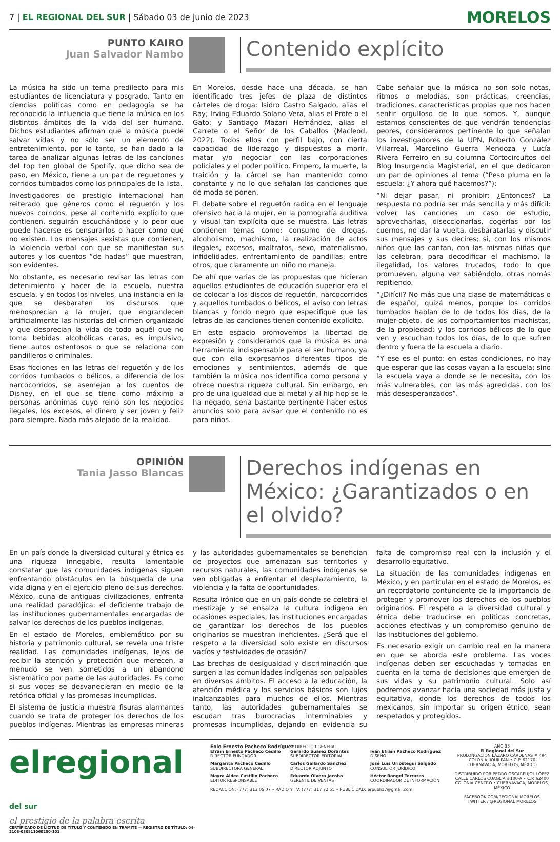7 | EL REGIONAL DEL SUR | Sábado 03 de junio de 2023 MORELOS
PUNTO KAIRO
Juan Salvador Nambo
Contenido explícito
La música ha sido un tema predilecto para mis estudiantes de licenciatura y posgrado. Tanto en ciencias políticas como en pedagogía se ha reconocido la influencia que tiene la música en los distintos ámbitos de la vida del ser humano. Dichos estudiantes afirman que la música puede salvar vidas y no sólo ser un elemento de entretenimiento, por lo tanto, se han dado a la tarea de analizar algunas letras de las canciones del top ten global de Spotify, que dicho sea de paso, en México, tiene a un par de reguetones y corridos tumbados como los principales de la lista.
Investigadores de prestigio internacional han reiterado que géneros como el reguetón y los nuevos corridos, pese al contenido explícito que contienen, seguirán escuchándose y lo peor que puede hacerse es censurarlos o hacer como que no existen. Los mensajes sexistas que contienen, la violencia verbal con que se manifiestan sus autores y los cuentos “de hadas” que muestran, son evidentes.
No obstante, es necesario revisar las letras con detenimiento y hacer de la escuela, nuestra escuela, y en todos los niveles, una instancia en la que se desbaraten los discursos que menosprecian a la mujer, que engrandecen artificialmente las historias del crimen organizado y que desprecian la vida de todo aquél que no toma bebidas alcohólicas caras, es impulsivo, tiene autos ostentosos o que se relaciona con pandilleros o criminales.
Esas ficciones en las letras del reguetón y de los corridos tumbados o bélicos, a diferencia de los narcocorridos, se asemejan a los cuentos de Disney, en el que se tiene como máximo a personas anónimas cuyo reino son los negocios ilegales, los excesos, el dinero y ser joven y feliz para siempre. Nada más alejado de la realidad.
En Morelos, desde hace una década, se han identificado tres jefes de plaza de distintos cárteles de droga: Isidro Castro Salgado, alias el Ray; Irving Eduardo Solano Vera, alias el Profe o el Gato; y Santiago Mazari Hernández, alias el Carrete o el Señor de los Caballos (Macleod, 2022). Todos ellos con perfil bajo, con cierta capacidad de liderazgo y dispuestos a morir, matar y/o negociar con las corporaciones policiales y el poder político. Empero, la muerte, la traición y la cárcel se han mantenido como constante y no lo que señalan las canciones que de moda se ponen.
El debate sobre el reguetón radica en el lenguaje ofensivo hacia la mujer, en la pornografía auditiva y visual tan explícita que se muestra. Las letras contienen temas como: consumo de drogas, alcoholismo, machismo, la realización de actos ilegales, excesos, maltratos, sexo, materialismo, infidelidades, enfrentamiento de pandillas, entre otros, que claramente un niño no maneja.
De ahí que varias de las propuestas que hicieran aquellos estudiantes de educación superior era el de colocar a los discos de reguetón, narcocorridos y aquellos tumbados o bélicos, el aviso con letras blancas y fondo negro que especifique que las letras de las canciones tienen contenido explícito.
En este espacio promovemos la libertad de expresión y consideramos que la música es una herramienta indispensable para el ser humano, ya que con ella expresamos diferentes tipos de emociones y sentimientos, además de que también la música nos identifica como persona y ofrece nuestra riqueza cultural. Sin embargo, en pro de una igualdad que al metal y al hip hop se le ha negado, sería bastante pertinente hacer estos anuncios solo para avisar que el contenido no es para niños.
Cabe señalar que la música no son solo notas, ritmos o melodías, son prácticas, creencias, tradiciones, características propias que nos hacen sentir orgulloso de lo que somos. Y, aunque estamos conscientes de que vendrán tendencias peores, consideramos pertinente lo que señalan los investigadores de la UPN, Roberto González Villarreal, Marcelino Guerra Mendoza y Lucía Rivera Ferreiro en su columna Cortocircuitos del Blog Insurgencia Magisterial, en el que dedicaron un par de opiniones al tema (“Peso pluma en la escuela: ¿Y ahora qué hacemos?”):
“Ni dejar pasar, ni prohibir: ¿Entonces? La respuesta no podría ser más sencilla y más difícil: volver las canciones un caso de estudio, aprovecharlas, diseccionarlas, cogerlas por los cuernos, no dar la vuelta, desbaratarlas y discutir sus mensajes y sus decires; sí, con los mismos niños que las cantan, con las mismas niñas que las celebran, para decodificar el machismo, la ilegalidad, los valores trucados, todo lo que promueven, alguna vez sabiéndolo, otras nomás repitiendo.
“¿Difícil? No más que una clase de matemáticas o de español, quizá menos, porque los corridos tumbados hablan de lo de todos los días, de la mujer-objeto, de los comportamientos machistas, de la propiedad; y los corridos bélicos de lo que ven y escuchan todos los días, de lo que sufren dentro y fuera de la escuela a diario.
“Y ese es el punto: en estas condiciones, no hay que esperar que las cosas vayan a la escuela; sino la escuela vaya a donde se le necesita, con los más vulnerables, con las más agredidas, con los más desesperanzados”.
OPINIÓN
Tania Jasso Blancas
Derechos indígenas en México: ¿Garantizados o en el olvido?
En un país donde la diversidad cultural y étnica es una riqueza innegable, resulta lamentable constatar que las comunidades indígenas siguen enfrentando obstáculos en la búsqueda de una vida digna y en el ejercicio pleno de sus derechos. México, cuna de antiguas civilizaciones, enfrenta una realidad paradójica: el deficiente trabajo de las instituciones gubernamentales encargadas de salvar los derechos de los pueblos indígenas.
En el estado de Morelos, emblemático por su historia y patrimonio cultural, se revela una triste realidad. Las comunidades indígenas, lejos de recibir la atención y protección que merecen, a menudo se ven sometidos a un abandono sistemático por parte de las autoridades. Es como si sus voces se desvanecieran en medio de la retórica oficial y las promesas incumplidas.
El sistema de justicia muestra fisuras alarmantes cuando se trata de proteger los derechos de los pueblos indígenas. Mientras las empresas mineras y las autoridades gubernamentales se benefician de proyectos que amenazan sus territorios y recursos naturales, las comunidades indígenas se ven obligadas a enfrentar el desplazamiento, la violencia y la falta de oportunidades.
Resulta irónico que en un país donde se celebra el mestizaje y se ensalza la cultura indígena en ocasiones especiales, las instituciones encargadas de garantizar los derechos de los pueblos originarios se muestran ineficientes. ¿Será que el respeto a la diversidad solo existe en discursos vacíos y festividades de ocasión?
Las brechas de desigualdad y discriminación que surgen a las comunidades indígenas son palpables en diversos ámbitos. El acceso a la educación, la atención médica y los servicios básicos son lujos inalcanzables para muchos de ellos. Mientras tanto, las autoridades gubernamentales se escudan tras burocracias interminables y promesas incumplidas, dejando en evidencia su falta de compromiso real con la inclusión y el desarrollo equitativo.
La situación de las comunidades indígenas en México, y en particular en el estado de Morelos, es un recordatorio contundente de la importancia de proteger y promover los derechos de los pueblos originarios. El respeto a la diversidad cultural y étnica debe traducirse en políticas concretas, acciones efectivas y un compromiso genuino de las instituciones del gobierno.
Es necesario exigir un cambio real en la manera en que se aborda este problema. Las voces indígenas deben ser escuchadas y tomadas en cuenta en la toma de decisiones que emergen de sus vidas y su patrimonio cultural. Solo así podremos avanzar hacia una sociedad más justa y equitativa, donde los derechos de todos los mexicanos, sin importar su origen étnico, sean respetados y protegidos.
elregional del sur
el prestigio de la palabra escrita
CERTIFICADO DE LICITUD DE TÍTULO Y CONTENIDO EN TRAMITE — REGISTRO DE TÍTULO: 04-2108-030511060200-101
Eolo Ernesto Pacheco Rodríguez DIRECTOR GENERAL
Efraín Ernesto Pacheco Cedillo
DIRECTOR FUNDADOR
Gerardo Suárez Dorantes
SUBDIRECTOR EDITORIAL
Iván Efraín Pacheco Rodríguez
DISEÑO
Margarita Pacheco Cedillo
SUBDIRECTORA GENERAL
Carlos Gallardo Sánchez
DIRECTOR ADJUNTO
José Luis Urióstegui Salgado
CONSULTOR JURÍDICO
Mayra Aidee Castillo Pacheco
EDITOR RESPONSABLE
Eduardo Olvera Jacobo
GERENTE DE VENTAS
Héctor Rangel Terrazas
COORDINADOR DE INFORMACIÓN
REDACCIÓN: (777) 313 05 07 • RADIO Y TV: (777) 317 72 55 • PUBLICIDAD: erpubli17@gmail.com
AÑO 35
El Regional del Sur
PROLONGACIÓN LÁZARO CÁRDENAS # 494
COLONIA JIQUILPAN • C.P. 62170
CUERNAVACA, MORELOS, MÉXICO
DISTRIBUIDO POR PEDRO ÓSCARPUJOL LÓPEZ
CALLE CARLOS CUAGLIA #100-A • C.P. 62400
COLONIA CENTRO • CUERNAVACA, MORELOS, MÉXICO
FACEBOOK.COM/REGIONALMORELOS
TWITTER / @REGIONAL MORELOS